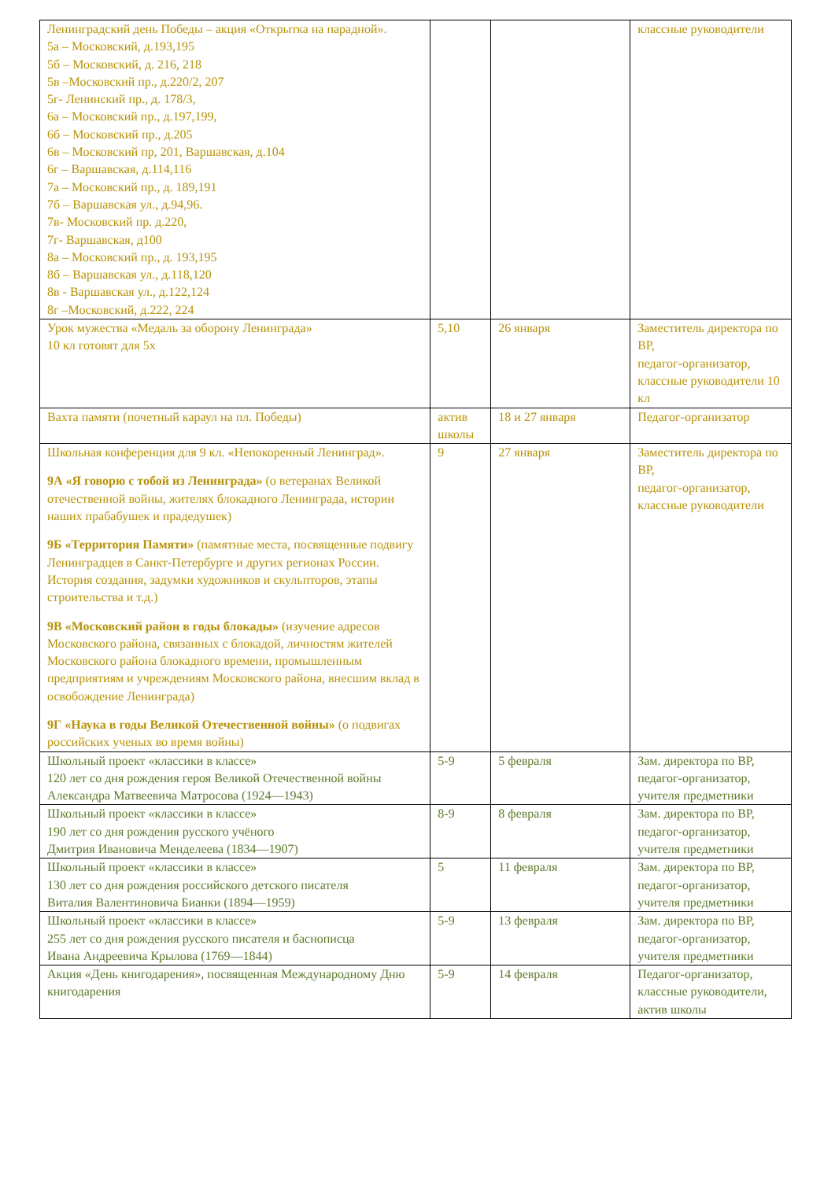| Ленинградский день Победы – акция «Открытка на парадной». 5а – Московский, д.193,195 5б – Московский, д. 216, 218 5в –Московский пр., д.220/2, 207 5г- Ленинский пр., д. 178/3, 6а – Московский пр., д.197,199, 6б – Московский пр., д.205 6в – Московский пр, 201, Варшавская, д.104 6г – Варшавская, д.114,116 7а – Московский пр., д. 189,191 7б – Варшавская ул., д.94,96. 7в- Московский пр. д.220, 7г- Варшавская, д100 8а – Московский пр., д. 193,195 8б – Варшавская ул., д.118,120 8в - Варшавская ул., д.122,124 8г –Московский, д.222, 224 | | | классные руководители |
| Урок мужества «Медаль за оборону Ленинграда» 10 кл готовят для 5х | 5,10 | 26 января | Заместитель директора по ВР, педагог-организатор, классные руководители 10 кл |
| Вахта памяти (почетный караул на пл. Победы) | актив школы | 18 и 27 января | Педагог-организатор |
| Школьная конференция для 9 кл. «Непокоренный Ленинград». 9А «Я говорю с тобой из Ленинграда» (о ветеранах Великой отечественной войны, жителях блокадного Ленинграда, истории наших прабабушек и прадедушек) 9Б «Территория Памяти» (памятные места, посвященные подвигу Ленинградцев в Санкт-Петербурге и других регионах России. История создания, задумки художников и скульпторов, этапы строительства и т.д.) 9В «Московский район в годы блокады» (изучение адресов Московского района, связанных с блокадой, личностям жителей Московского района блокадного времени, промышленным предприятиям и учреждениям Московского района, внесшим вклад в освобождение Ленинграда) 9Г «Наука в годы Великой Отечественной войны» (о подвигах российских ученых во время войны) | 9 | 27 января | Заместитель директора по ВР, педагог-организатор, классные руководители |
| Школьный проект «классики в классе» 120 лет со дня рождения героя Великой Отечественной войны Александра Матвеевича Матросова (1924—1943) | 5-9 | 5 февраля | Зам. директора по ВР, педагог-организатор, учителя предметники |
| Школьный проект «классики в классе» 190 лет со дня рождения русского учёного Дмитрия Ивановича Менделеева (1834—1907) | 8-9 | 8 февраля | Зам. директора по ВР, педагог-организатор, учителя предметники |
| Школьный проект «классики в классе» 130 лет со дня рождения российского детского писателя Виталия Валентиновича Бианки (1894—1959) | 5 | 11 февраля | Зам. директора по ВР, педагог-организатор, учителя предметники |
| Школьный проект «классики в классе» 255 лет со дня рождения русского писателя и баснописца Ивана Андреевича Крылова (1769—1844) | 5-9 | 13 февраля | Зам. директора по ВР, педагог-организатор, учителя предметники |
| Акция «День книгодарения», посвященная Международному Дню книгодарения | 5-9 | 14 февраля | Педагог-организатор, классные руководители, актив школы |